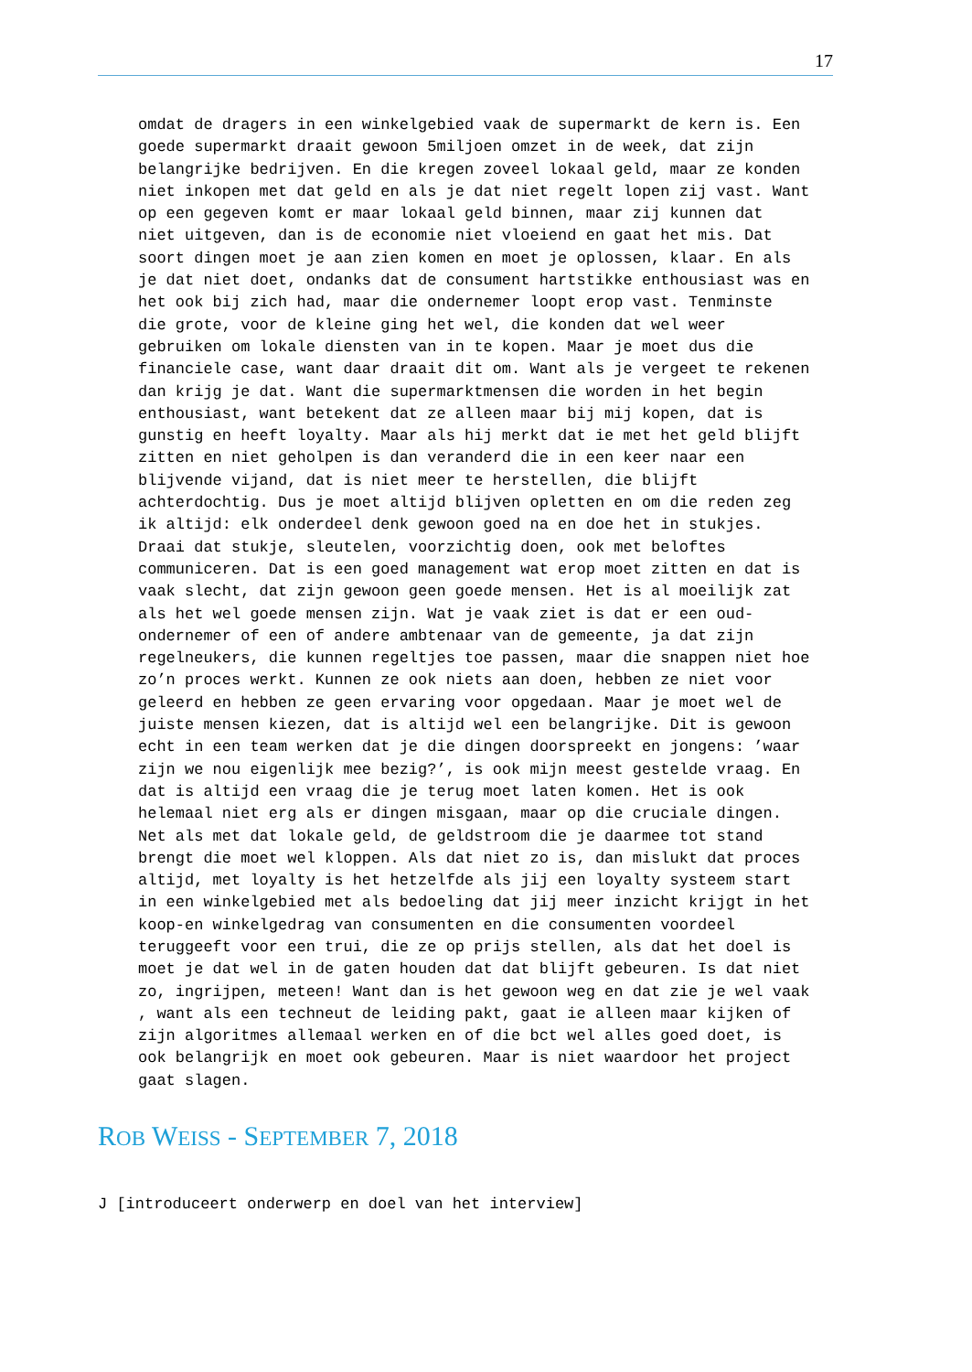17
omdat de dragers in een winkelgebied vaak de supermarkt de kern is. Een goede supermarkt draait gewoon 5miljoen omzet in de week, dat zijn belangrijke bedrijven. En die kregen zoveel lokaal geld, maar ze konden niet inkopen met dat geld en als je dat niet regelt lopen zij vast. Want op een gegeven komt er maar lokaal geld binnen, maar zij kunnen dat niet uitgeven, dan is de economie niet vloeiend en gaat het mis. Dat soort dingen moet je aan zien komen en moet je oplossen, klaar. En als je dat niet doet, ondanks dat de consument hartstikke enthousiast was en het ook bij zich had, maar die ondernemer loopt erop vast. Tenminste die grote, voor de kleine ging het wel, die konden dat wel weer gebruiken om lokale diensten van in te kopen. Maar je moet dus die financiele case, want daar draait dit om. Want als je vergeet te rekenen dan krijg je dat. Want die supermarktmensen die worden in het begin enthousiast, want betekent dat ze alleen maar bij mij kopen, dat is gunstig en heeft loyalty. Maar als hij merkt dat ie met het geld blijft zitten en niet geholpen is dan veranderd die in een keer naar een blijvende vijand, dat is niet meer te herstellen, die blijft achterdochtig. Dus je moet altijd blijven opletten en om die reden zeg ik altijd: elk onderdeel denk gewoon goed na en doe het in stukjes. Draai dat stukje, sleutelen, voorzichtig doen, ook met beloftes communiceren. Dat is een goed management wat erop moet zitten en dat is vaak slecht, dat zijn gewoon geen goede mensen. Het is al moeilijk zat als het wel goede mensen zijn. Wat je vaak ziet is dat er een oud- ondernemer of een of andere ambtenaar van de gemeente, ja dat zijn regelneukers, die kunnen regeltjes toe passen, maar die snappen niet hoe zo’n proces werkt. Kunnen ze ook niets aan doen, hebben ze niet voor geleerd en hebben ze geen ervaring voor opgedaan. Maar je moet wel de juiste mensen kiezen, dat is altijd wel een belangrijke. Dit is gewoon echt in een team werken dat je die dingen doorspreekt en jongens: ’waar zijn we nou eigenlijk mee bezig?’, is ook mijn meest gestelde vraag. En dat is altijd een vraag die je terug moet laten komen. Het is ook helemaal niet erg als er dingen misgaan, maar op die cruciale dingen. Net als met dat lokale geld, de geldstroom die je daarmee tot stand brengt die moet wel kloppen. Als dat niet zo is, dan mislukt dat proces altijd, met loyalty is het hetzelfde als jij een loyalty systeem start in een winkelgebied met als bedoeling dat jij meer inzicht krijgt in het koop-en winkelgedrag van consumenten en die consumenten voordeel teruggeeft voor een trui, die ze op prijs stellen, als dat het doel is moet je dat wel in de gaten houden dat dat blijft gebeuren. Is dat niet zo, ingrijpen, meteen! Want dan is het gewoon weg en dat zie je wel vaak , want als een techneut de leiding pakt, gaat ie alleen maar kijken of zijn algoritmes allemaal werken en of die bct wel alles goed doet, is ook belangrijk en moet ook gebeuren. Maar is niet waardoor het project gaat slagen.
ROB WEISS - SEPTEMBER 7, 2018
J [introduceert onderwerp en doel van het interview]